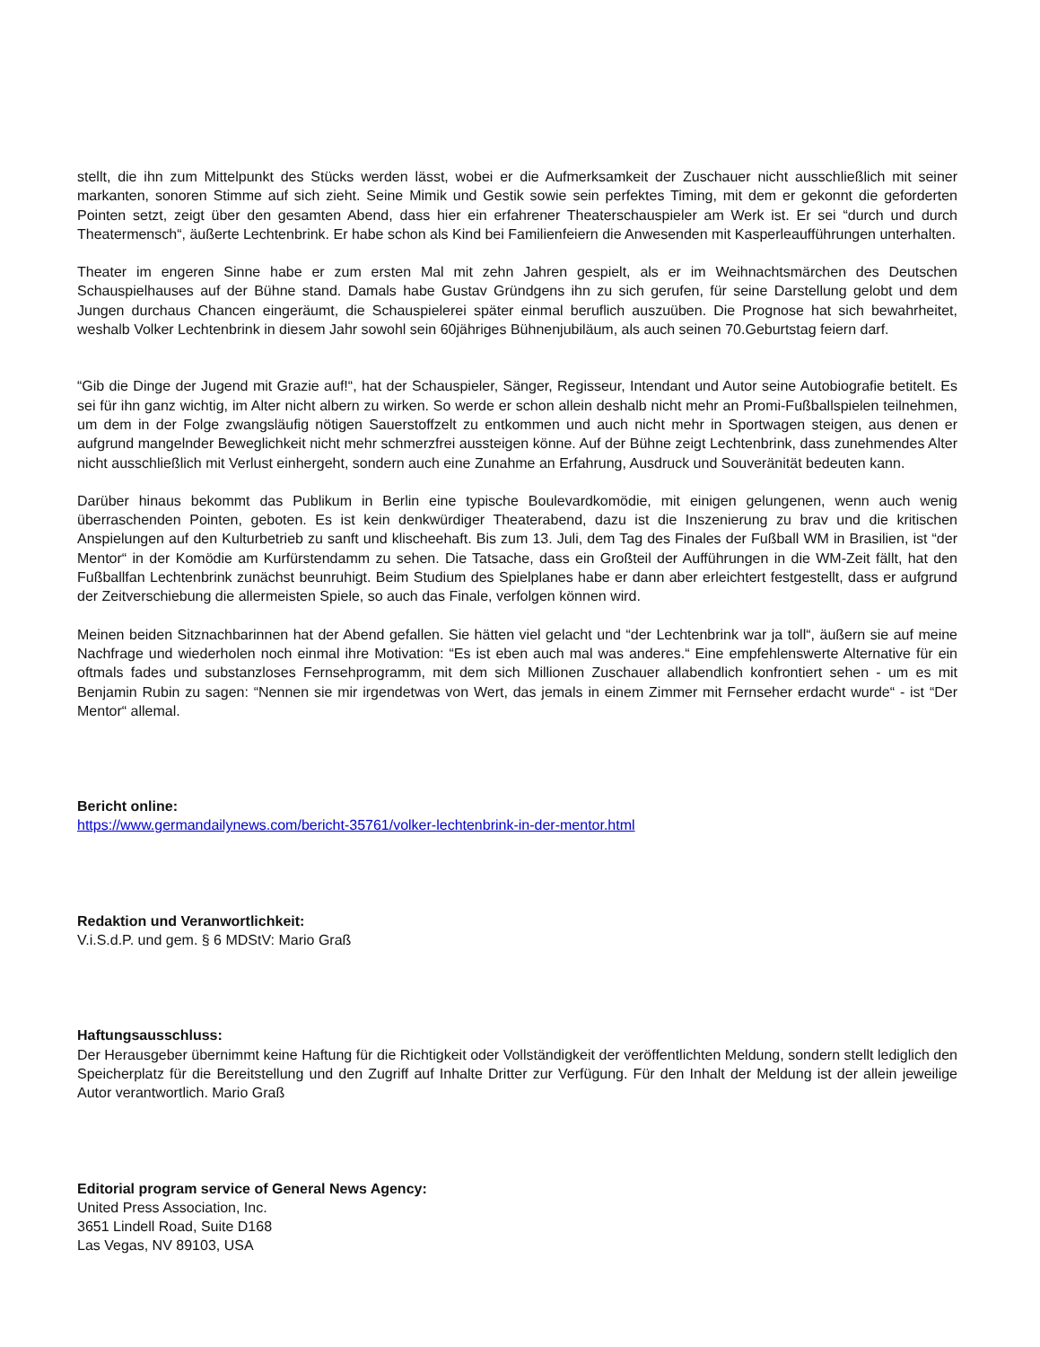stellt, die ihn zum Mittelpunkt des Stücks werden lässt, wobei er die Aufmerksamkeit der Zuschauer nicht ausschließlich mit seiner markanten, sonoren Stimme auf sich zieht. Seine Mimik und Gestik sowie sein perfektes Timing, mit dem er gekonnt die geforderten Pointen setzt, zeigt über den gesamten Abend, dass hier ein erfahrener Theaterschauspieler am Werk ist. Er sei “durch und durch Theatermensch“, äußerte Lechtenbrink. Er habe schon als Kind bei Familienfeiern die Anwesenden mit Kasperleaufführungen unterhalten.
Theater im engeren Sinne habe er zum ersten Mal mit zehn Jahren gespielt, als er im Weihnachtsmärchen des Deutschen Schauspielhauses auf der Bühne stand. Damals habe Gustav Gründgens ihn zu sich gerufen, für seine Darstellung gelobt und dem Jungen durchaus Chancen eingeräumt, die Schauspielerei später einmal beruflich auszuüben. Die Prognose hat sich bewahrheitet, weshalb Volker Lechtenbrink in diesem Jahr sowohl sein 60jähriges Bühnenjubiläum, als auch seinen 70.Geburtstag feiern darf.
“Gib die Dinge der Jugend mit Grazie auf!“, hat der Schauspieler, Sänger, Regisseur, Intendant und Autor seine Autobiografie betitelt. Es sei für ihn ganz wichtig, im Alter nicht albern zu wirken. So werde er schon allein deshalb nicht mehr an Promi-Fußballspielen teilnehmen, um dem in der Folge zwangsläufig nötigen Sauerstoffzelt zu entkommen und auch nicht mehr in Sportwagen steigen, aus denen er aufgrund mangelnder Beweglichkeit nicht mehr schmerzfrei aussteigen könne. Auf der Bühne zeigt Lechtenbrink, dass zunehmendes Alter nicht ausschließlich mit Verlust einhergeht, sondern auch eine Zunahme an Erfahrung, Ausdruck und Souveränität bedeuten kann.
Darüber hinaus bekommt das Publikum in Berlin eine typische Boulevardkomödie, mit einigen gelungenen, wenn auch wenig überraschenden Pointen, geboten. Es ist kein denkwürdiger Theaterabend, dazu ist die Inszenierung zu brav und die kritischen Anspielungen auf den Kulturbetrieb zu sanft und klischeehaft. Bis zum 13. Juli, dem Tag des Finales der Fußball WM in Brasilien, ist “der Mentor“ in der Komödie am Kurfürstendamm zu sehen. Die Tatsache, dass ein Großteil der Aufführungen in die WM-Zeit fällt, hat den Fußballfan Lechtenbrink zunächst beunruhigt. Beim Studium des Spielplanes habe er dann aber erleichtert festgestellt, dass er aufgrund der Zeitverschiebung die allermeisten Spiele, so auch das Finale, verfolgen können wird.
Meinen beiden Sitznachbarinnen hat der Abend gefallen. Sie hätten viel gelacht und “der Lechtenbrink war ja toll“, äußern sie auf meine Nachfrage und wiederholen noch einmal ihre Motivation: “Es ist eben auch mal was anderes.“ Eine empfehlenswerte Alternative für ein oftmals fades und substanzloses Fernsehprogramm, mit dem sich Millionen Zuschauer allabendlich konfrontiert sehen - um es mit Benjamin Rubin zu sagen: “Nennen sie mir irgendetwas von Wert, das jemals in einem Zimmer mit Fernseher erdacht wurde“ - ist “Der Mentor“ allemal.
Bericht online:
https://www.germandailynews.com/bericht-35761/volker-lechtenbrink-in-der-mentor.html
Redaktion und Veranwortlichkeit:
V.i.S.d.P. und gem. § 6 MDStV: Mario Graß
Haftungsausschluss:
Der Herausgeber übernimmt keine Haftung für die Richtigkeit oder Vollständigkeit der veröffentlichten Meldung, sondern stellt lediglich den Speicherplatz für die Bereitstellung und den Zugriff auf Inhalte Dritter zur Verfügung. Für den Inhalt der Meldung ist der allein jeweilige Autor verantwortlich. Mario Graß
Editorial program service of General News Agency:
United Press Association, Inc.
3651 Lindell Road, Suite D168
Las Vegas, NV 89103, USA